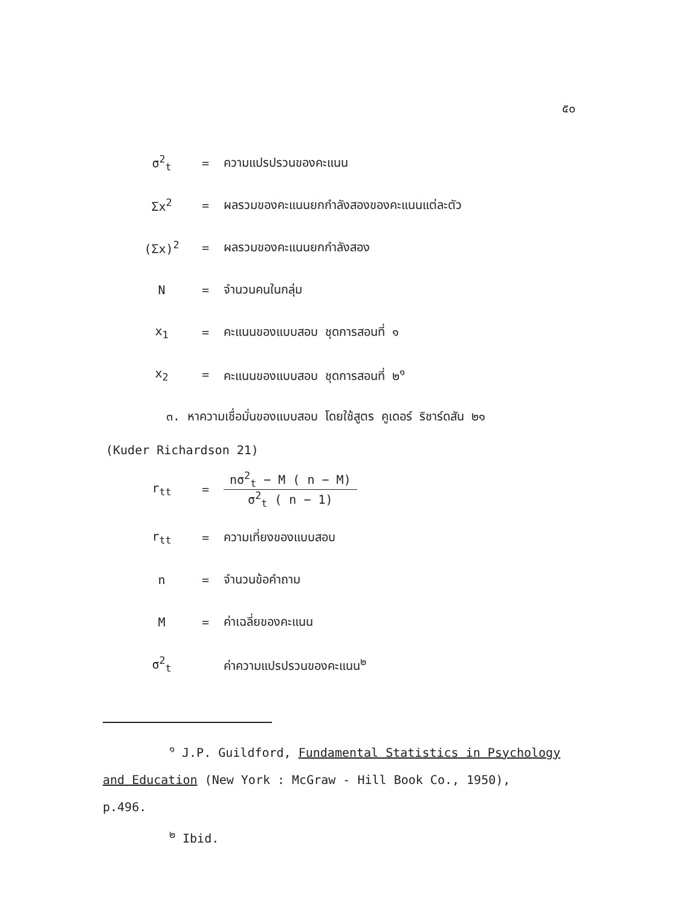๕๐
σ<sup>2</sup><sub>t</sub> = ความแปรปรวนของคะแนน
Σx<sup>2</sup> = ผลรวมของคะแนนยกกำลังสองของคะแนนแต่ละตัว
(Σx)<sup>2</sup> = ผลรวมของคะแนนยกกำลังสอง
N = จำนวนคนในกลุ่ม
x<sub>1</sub> = คะแนนของแบบสอบ ชุดการสอนที่ ๑
x<sub>2</sub> = คะแนนของแบบสอบ ชุดการสอนที่ ๒<sup>๑</sup>
๓. หาความเชื่อมั่นของแบบสอบ โดยใช้สูตร คูเดอร์ ริชาร์ดสัน ๒๑
(Kuder Richardson 21)
r<sub>tt</sub> =
nσ<sup>2</sup><sub>t</sub> − M ( n − M)
σ<sup>2</sup><sub>t</sub> ( n − 1)
r<sub>tt</sub> = ความเที่ยงของแบบสอบ
n = จำนวนข้อคำถาม
M = ค่าเฉลี่ยของคะแนน
σ<sup>2</sup><sub>t</sub> ค่าความแปรปรวนของคะแนน<sup>๒</sup>
<sup>๑</sup> J.P. Guildford, Fundamental Statistics in Psychology
and Education (New York : McGraw - Hill Book Co., 1950),
p.496.
<sup>๒</sup> Ibid.